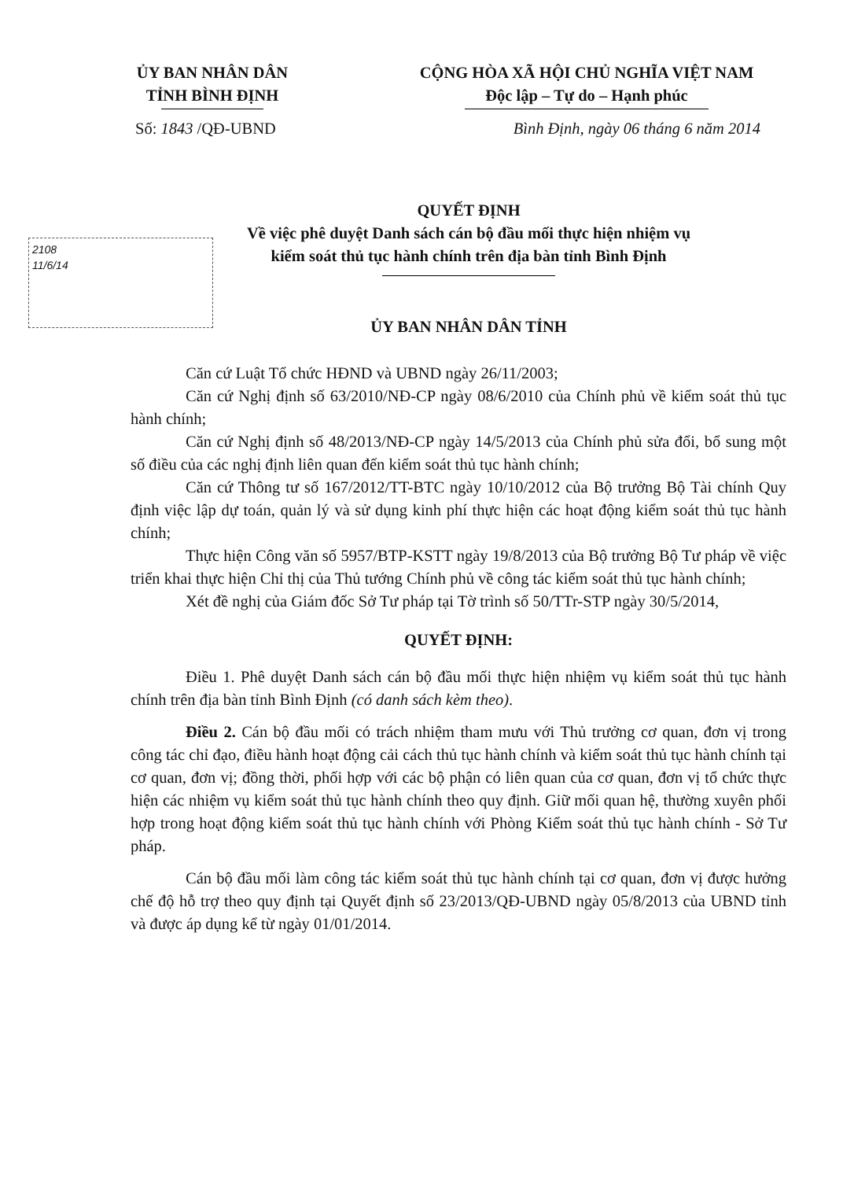ỦY BAN NHÂN DÂN
TỈNH BÌNH ĐỊNH
CỘNG HÒA XÃ HỘI CHỦ NGHĨA VIỆT NAM
Độc lập – Tự do – Hạnh phúc
Số: 1843 /QĐ-UBND Bình Định, ngày 06 tháng 6 năm 2014
QUYẾT ĐỊNH
Về việc phê duyệt Danh sách cán bộ đầu mối thực hiện nhiệm vụ
kiểm soát thủ tục hành chính trên địa bàn tỉnh Bình Định
2108
11/6/14
ỦY BAN NHÂN DÂN TỈNH
Căn cứ Luật Tổ chức HĐND và UBND ngày 26/11/2003;
Căn cứ Nghị định số 63/2010/NĐ-CP ngày 08/6/2010 của Chính phủ về kiểm soát thủ tục hành chính;
Căn cứ Nghị định số 48/2013/NĐ-CP ngày 14/5/2013 của Chính phủ sửa đổi, bổ sung một số điều của các nghị định liên quan đến kiểm soát thủ tục hành chính;
Căn cứ Thông tư số 167/2012/TT-BTC ngày 10/10/2012 của Bộ trưởng Bộ Tài chính Quy định việc lập dự toán, quản lý và sử dụng kinh phí thực hiện các hoạt động kiểm soát thủ tục hành chính;
Thực hiện Công văn số 5957/BTP-KSTT ngày 19/8/2013 của Bộ trưởng Bộ Tư pháp về việc triển khai thực hiện Chỉ thị của Thủ tướng Chính phủ về công tác kiểm soát thủ tục hành chính;
Xét đề nghị của Giám đốc Sở Tư pháp tại Tờ trình số 50/TTr-STP ngày 30/5/2014,
QUYẾT ĐỊNH:
Điều 1. Phê duyệt Danh sách cán bộ đầu mối thực hiện nhiệm vụ kiểm soát thủ tục hành chính trên địa bàn tỉnh Bình Định (có danh sách kèm theo).
Điều 2. Cán bộ đầu mối có trách nhiệm tham mưu với Thủ trưởng cơ quan, đơn vị trong công tác chỉ đạo, điều hành hoạt động cải cách thủ tục hành chính và kiểm soát thủ tục hành chính tại cơ quan, đơn vị; đồng thời, phối hợp với các bộ phận có liên quan của cơ quan, đơn vị tổ chức thực hiện các nhiệm vụ kiểm soát thủ tục hành chính theo quy định. Giữ mối quan hệ, thường xuyên phối hợp trong hoạt động kiểm soát thủ tục hành chính với Phòng Kiểm soát thủ tục hành chính - Sở Tư pháp.
Cán bộ đầu mối làm công tác kiểm soát thủ tục hành chính tại cơ quan, đơn vị được hưởng chế độ hỗ trợ theo quy định tại Quyết định số 23/2013/QĐ-UBND ngày 05/8/2013 của UBND tỉnh và được áp dụng kể từ ngày 01/01/2014.